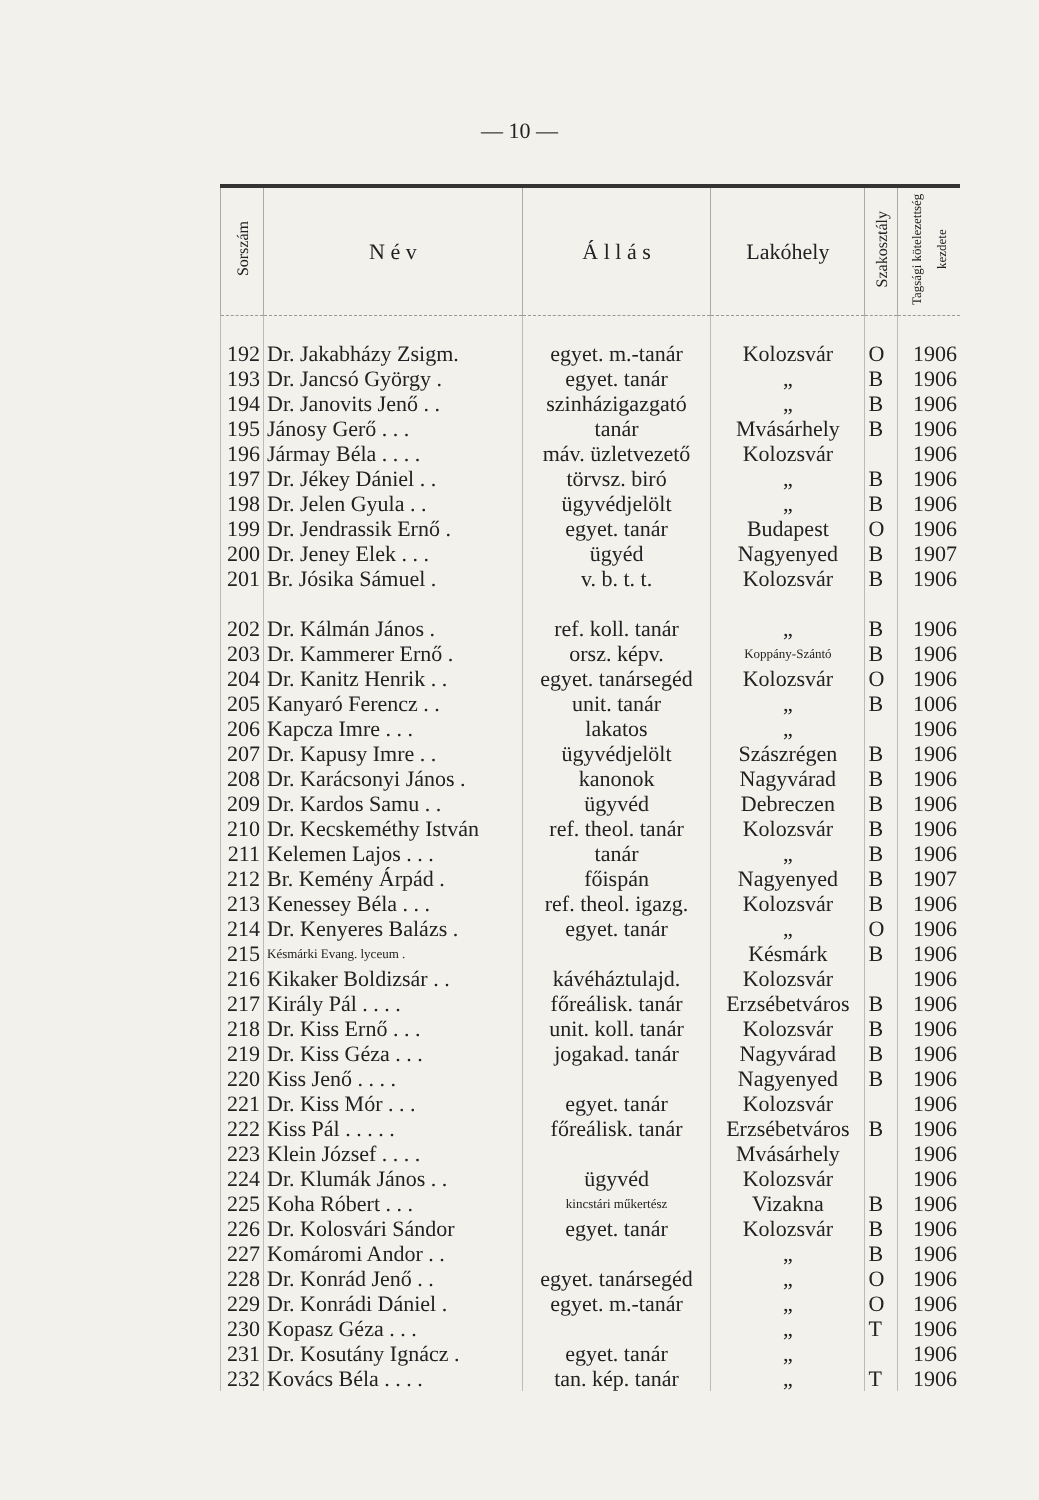— 10 —
| Sorszám | N é v | Á l l á s | Lakóhely | Szakosztály | Tagsági kötelezettség kezdete |
| --- | --- | --- | --- | --- | --- |
| 192 | Dr. Jakabházy Zsigm. | egyet. m.-tanár | Kolozsvár | O | 1906 |
| 193 | Dr. Jancsó György . | egyet. tanár | „ | B | 1906 |
| 194 | Dr. Janovits Jenő . . | szinházigazgató | „ | B | 1906 |
| 195 | Jánosy Gerő . . . | tanár | Mvásárhely | B | 1906 |
| 196 | Jármay Béla . . . . | máv. üzletvezető | Kolozsvár | | 1906 |
| 197 | Dr. Jékey Dániel . . | törvsz. biró | „ | B | 1906 |
| 198 | Dr. Jelen Gyula . . | ügyvédjelölt | „ | B | 1906 |
| 199 | Dr. Jendrassik Ernő . | egyet. tanár | Budapest | O | 1906 |
| 200 | Dr. Jeney Elek . . . | ügyéd | Nagyenyed | B | 1907 |
| 201 | Br. Jósika Sámuel . | v. b. t. t. | Kolozsvár | B | 1906 |
| 202 | Dr. Kálmán János . | ref. koll. tanár | „ | B | 1906 |
| 203 | Dr. Kammerer Ernő . | orsz. képv. | Koppány-Szántó | B | 1906 |
| 204 | Dr. Kanitz Henrik . . | egyet. tanársegéd | Kolozsvár | O | 1906 |
| 205 | Kanyaró Ferencz . . | unit. tanár | „ | B | 1006 |
| 206 | Kapcza Imre . . . | lakatos | „ | | 1906 |
| 207 | Dr. Kapusy Imre . . | ügyvédjelölt | Szászrégen | B | 1906 |
| 208 | Dr. Karácsonyi János . | kanonok | Nagyvárad | B | 1906 |
| 209 | Dr. Kardos Samu . . | ügyvéd | Debreczen | B | 1906 |
| 210 | Dr. Kecskeméthy István | ref. theol. tanár | Kolozsvár | B | 1906 |
| 211 | Kelemen Lajos . . . | tanár | „ | B | 1906 |
| 212 | Br. Kemény Árpád . | főispán | Nagyenyed | B | 1907 |
| 213 | Kenessey Béla . . . | ref. theol. igazg. | Kolozsvár | B | 1906 |
| 214 | Dr. Kenyeres Balázs . | egyet. tanár | „ | O | 1906 |
| 215 | Késmárki Evang. lyceum . | | Késmárk | B | 1906 |
| 216 | Kikaker Boldizsár . . | kávéháztulajd. | Kolozsvár | | 1906 |
| 217 | Király Pál . . . . | főreálisk. tanár | Erzsébetváros | B | 1906 |
| 218 | Dr. Kiss Ernő . . . | unit. koll. tanár | Kolozsvár | B | 1906 |
| 219 | Dr. Kiss Géza . . . | jogakad. tanár | Nagyvárad | B | 1906 |
| 220 | Kiss Jenő . . . . | | Nagyenyed | B | 1906 |
| 221 | Dr. Kiss Mór . . . | egyet. tanár | Kolozsvár | | 1906 |
| 222 | Kiss Pál . . . . . | főreálisk. tanár | Erzsébetváros | B | 1906 |
| 223 | Klein József . . . . | | Mvásárhely | | 1906 |
| 224 | Dr. Klumák János . . | ügyvéd | Kolozsvár | | 1906 |
| 225 | Koha Róbert . . . | kincstári műkertész | Vizakna | B | 1906 |
| 226 | Dr. Kolosvári Sándor | egyet. tanár | Kolozsvár | B | 1906 |
| 227 | Komáromi Andor . . | | „ | B | 1906 |
| 228 | Dr. Konrád Jenő . . | egyet. tanársegéd | „ | O | 1906 |
| 229 | Dr. Konrádi Dániel . | egyet. m.-tanár | „ | O | 1906 |
| 230 | Kopasz Géza . . . | | „ | T | 1906 |
| 231 | Dr. Kosutány Ignácz . | egyet. tanár | „ | | 1906 |
| 232 | Kovács Béla . . . . | tan. kép. tanár | „ | T | 1906 |